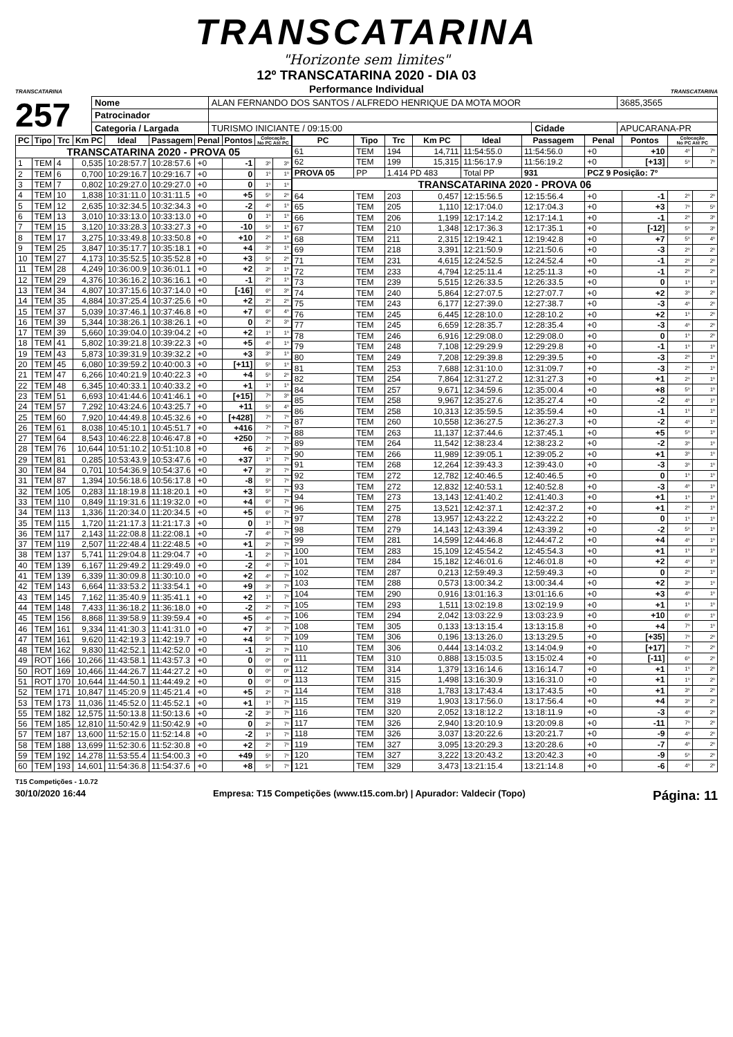TRANSCATARINA
"Horizonte sem limites"
TRANSCATARINA
12º TRANSCATARINA 2020 - DIA 03
Performance Individual
TRANSCATARINA
257
| Nome | ALAN FERNANDO DOS SANTOS / ALFREDO HENRIQUE DA MOTA MOOR | | | | 3685,3565 |
| Patrocinador | | | | | |
| Categoria / Largada | | TURISMO INICIANTE / 09:15:00 | Cidade | APUCARANA-PR | |
| PC | Tipo | Trc | Km PC | Ideal | Passagem | Penal | Pontos | Colocação No PC Até PC | |
| --- | --- | --- | --- | --- | --- | --- | --- | --- | --- |
| TRANSCATARINA 2020 - PROVA 05 | | | | | | | | | |
| 1 | TEM | 4 | 0,535 | 10:28:57.7 | 10:28:57.6 | +0 | -1 | 3º | 3º |
| 2 | TEM | 6 | 0,700 | 10:29:16.7 | 10:29:16.7 | +0 | 0 | 1º | 1º |
| 3 | TEM | 7 | 0,802 | 10:29:27.0 | 10:29:27.0 | +0 | 0 | 1º | 1º |
| 4 | TEM | 10 | 1,838 | 10:31:11.0 | 10:31:11.5 | +0 | +5 | 5º | 2º |
| 5 | TEM | 12 | 2,635 | 10:32:34.5 | 10:32:34.3 | +0 | -2 | 4º | 1º |
| 6 | TEM | 13 | 3,010 | 10:33:13.0 | 10:33:13.0 | +0 | 0 | 1º | 1º |
| 7 | TEM | 15 | 3,120 | 10:33:28.3 | 10:33:27.3 | +0 | -10 | 5º | 1º |
| 8 | TEM | 17 | 3,275 | 10:33:49.8 | 10:33:50.8 | +0 | +10 | 2º | 1º |
| 9 | TEM | 25 | 3,847 | 10:35:17.7 | 10:35:18.1 | +0 | +4 | 3º | 1º |
| 10 | TEM | 27 | 4,173 | 10:35:52.5 | 10:35:52.8 | +0 | +3 | 5º | 2º |
| 11 | TEM | 28 | 4,249 | 10:36:00.9 | 10:36:01.1 | +0 | +2 | 3º | 1º |
| 12 | TEM | 29 | 4,376 | 10:36:16.2 | 10:36:16.1 | +0 | -1 | 2º | 1º |
| 13 | TEM | 34 | 4,807 | 10:37:15.6 | 10:37:14.0 | +0 | [-16] | 6º | 3º |
| 14 | TEM | 35 | 4,884 | 10:37:25.4 | 10:37:25.6 | +0 | +2 | 2º | 2º |
| 15 | TEM | 37 | 5,039 | 10:37:46.1 | 10:37:46.8 | +0 | +7 | 6º | 4º |
| 16 | TEM | 39 | 5,344 | 10:38:26.1 | 10:38:26.1 | +0 | 0 | 2º | 3º |
| 17 | TEM | 39 | 5,660 | 10:39:04.0 | 10:39:04.2 | +0 | +2 | 1º | 1º |
| 18 | TEM | 41 | 5,802 | 10:39:21.8 | 10:39:22.3 | +0 | +5 | 4º | 1º |
| 19 | TEM | 43 | 5,873 | 10:39:31.9 | 10:39:32.2 | +0 | +3 | 3º | 1º |
| 20 | TEM | 45 | 6,080 | 10:39:59.2 | 10:40:00.3 | +0 | [+11] | 5º | 1º |
| 21 | TEM | 47 | 6,266 | 10:40:21.9 | 10:40:22.3 | +0 | +4 | 5º | 2º |
| 22 | TEM | 48 | 6,345 | 10:40:33.1 | 10:40:33.2 | +0 | +1 | 1º | 1º |
| 23 | TEM | 51 | 6,693 | 10:41:44.6 | 10:41:46.1 | +0 | [+15] | 7º | 3º |
| 24 | TEM | 57 | 7,292 | 10:43:24.6 | 10:43:25.7 | +0 | +11 | 5º | 4º |
| 25 | TEM | 60 | 7,920 | 10:44:49.8 | 10:45:32.6 | +0 | [+428] | 7º | 7º |
| 26 | TEM | 61 | 8,038 | 10:45:10.1 | 10:45:51.7 | +0 | +416 | 7º | 7º |
| 27 | TEM | 64 | 8,543 | 10:46:22.8 | 10:46:47.8 | +0 | +250 | 7º | 7º |
| 28 | TEM | 76 | 10,644 | 10:51:10.2 | 10:51:10.8 | +0 | +6 | 2º | 7º |
| 29 | TEM | 81 | 0,285 | 10:53:43.9 | 10:53:47.6 | +0 | +37 | 1º | 7º |
| 30 | TEM | 84 | 0,701 | 10:54:36.9 | 10:54:37.6 | +0 | +7 | 3º | 7º |
| 31 | TEM | 87 | 1,394 | 10:56:18.6 | 10:56:17.8 | +0 | -8 | 5º | 7º |
| 32 | TEM | 105 | 0,283 | 11:18:19.8 | 11:18:20.1 | +0 | +3 | 5º | 7º |
| 33 | TEM | 110 | 0,849 | 11:19:31.6 | 11:19:32.0 | +0 | +4 | 6º | 7º |
| 34 | TEM | 113 | 1,336 | 11:20:34.0 | 11:20:34.5 | +0 | +5 | 6º | 7º |
| 35 | TEM | 115 | 1,720 | 11:21:17.3 | 11:21:17.3 | +0 | 0 | 1º | 7º |
| 36 | TEM | 117 | 2,143 | 11:22:08.8 | 11:22:08.1 | +0 | -7 | 4º | 7º |
| 37 | TEM | 119 | 2,507 | 11:22:48.4 | 11:22:48.5 | +0 | +1 | 2º | 7º |
| 38 | TEM | 137 | 5,741 | 11:29:04.8 | 11:29:04.7 | +0 | -1 | 2º | 7º |
| 40 | TEM | 139 | 6,167 | 11:29:49.2 | 11:29:49.0 | +0 | -2 | 4º | 7º |
| 41 | TEM | 139 | 6,339 | 11:30:09.8 | 11:30:10.0 | +0 | +2 | 4º | 7º |
| 42 | TEM | 143 | 6,664 | 11:33:53.2 | 11:33:54.1 | +0 | +9 | 3º | 7º |
| 43 | TEM | 145 | 7,162 | 11:35:40.9 | 11:35:41.1 | +0 | +2 | 1º | 7º |
| 44 | TEM | 148 | 7,433 | 11:36:18.2 | 11:36:18.0 | +0 | -2 | 2º | 7º |
| 45 | TEM | 156 | 8,868 | 11:39:58.9 | 11:39:59.4 | +0 | +5 | 4º | 7º |
| 46 | TEM | 161 | 9,334 | 11:41:30.3 | 11:41:31.0 | +0 | +7 | 3º | 7º |
| 47 | TEM | 161 | 9,620 | 11:42:19.3 | 11:42:19.7 | +0 | +4 | 5º | 7º |
| 48 | TEM | 162 | 9,830 | 11:42:52.1 | 11:42:52.0 | +0 | -1 | 2º | 7º |
| 49 | ROT | 166 | 10,266 | 11:43:58.1 | 11:43:57.3 | +0 | 0 | 0º | 0º |
| 50 | ROT | 169 | 10,466 | 11:44:26.7 | 11:44:27.2 | +0 | 0 | 0º | 0º |
| 51 | ROT | 170 | 10,644 | 11:44:50.1 | 11:44:49.2 | +0 | 0 | 0º | 0º |
| 52 | TEM | 171 | 10,847 | 11:45:20.9 | 11:45:21.4 | +0 | +5 | 2º | 7º |
| 53 | TEM | 173 | 11,036 | 11:45:52.0 | 11:45:52.1 | +0 | +1 | 1º | 7º |
| 55 | TEM | 182 | 12,575 | 11:50:13.8 | 11:50:13.6 | +0 | -2 | 3º | 7º |
| 56 | TEM | 185 | 12,810 | 11:50:42.9 | 11:50:42.9 | +0 | 0 | 2º | 7º |
| 57 | TEM | 187 | 13,600 | 11:52:15.0 | 11:52:14.8 | +0 | -2 | 1º | 7º |
| 58 | TEM | 188 | 13,699 | 11:52:30.6 | 11:52:30.8 | +0 | +2 | 2º | 7º |
| 59 | TEM | 192 | 14,278 | 11:53:55.4 | 11:54:00.3 | +0 | +49 | 5º | 7º |
| 60 | TEM | 193 | 14,601 | 11:54:36.8 | 11:54:37.6 | +0 | +8 | 5º | 7º |
| PC | Tipo | Trc | Km PC | Ideal | Passagem | Penal | Pontos | Colocação No PC Até PC | |
| --- | --- | --- | --- | --- | --- | --- | --- | --- | --- |
| 61 | TEM | 194 | 14,711 | 11:54:55.0 | 11:54:56.0 | +0 | +10 | 4º | 7º |
| 62 | TEM | 199 | 15,315 | 11:56:17.9 | 11:56:19.2 | +0 | [+13] | 5º | 7º |
| PROVA 05 | PP | 1.414 PD 483 | | Total PP | 931 | PCZ 9 Posição: 7º | | | |
| TRANSCATARINA 2020 - PROVA 06 | | | | | | | | | |
| 64 | TEM | 203 | 0,457 | 12:15:56.5 | 12:15:56.4 | +0 | -1 | 2º | 2º |
| 65 | TEM | 205 | 1,110 | 12:17:04.0 | 12:17:04.3 | +0 | +3 | 7º | 5º |
| 66 | TEM | 206 | 1,199 | 12:17:14.2 | 12:17:14.1 | +0 | -1 | 2º | 3º |
| 67 | TEM | 210 | 1,348 | 12:17:36.3 | 12:17:35.1 | +0 | [-12] | 5º | 3º |
| 68 | TEM | 211 | 2,315 | 12:19:42.1 | 12:19:42.8 | +0 | +7 | 5º | 4º |
| 69 | TEM | 218 | 3,391 | 12:21:50.9 | 12:21:50.6 | +0 | -3 | 2º | 2º |
| 71 | TEM | 231 | 4,615 | 12:24:52.5 | 12:24:52.4 | +0 | -1 | 2º | 2º |
| 72 | TEM | 233 | 4,794 | 12:25:11.4 | 12:25:11.3 | +0 | -1 | 2º | 2º |
| 73 | TEM | 239 | 5,515 | 12:26:33.5 | 12:26:33.5 | +0 | 0 | 1º | 1º |
| 74 | TEM | 240 | 5,864 | 12:27:07.5 | 12:27:07.7 | +0 | +2 | 3º | 2º |
| 75 | TEM | 243 | 6,177 | 12:27:39.0 | 12:27:38.7 | +0 | -3 | 4º | 2º |
| 76 | TEM | 245 | 6,445 | 12:28:10.0 | 12:28:10.2 | +0 | +2 | 1º | 2º |
| 77 | TEM | 245 | 6,659 | 12:28:35.7 | 12:28:35.4 | +0 | -3 | 4º | 2º |
| 78 | TEM | 246 | 6,916 | 12:29:08.0 | 12:29:08.0 | +0 | 0 | 1º | 2º |
| 79 | TEM | 248 | 7,108 | 12:29:29.9 | 12:29:29.8 | +0 | -1 | 1º | 1º |
| 80 | TEM | 249 | 7,208 | 12:29:39.8 | 12:29:39.5 | +0 | -3 | 2º | 1º |
| 81 | TEM | 253 | 7,688 | 12:31:10.0 | 12:31:09.7 | +0 | -3 | 2º | 1º |
| 82 | TEM | 254 | 7,864 | 12:31:27.2 | 12:31:27.3 | +0 | +1 | 2º | 1º |
| 84 | TEM | 257 | 9,671 | 12:34:59.6 | 12:35:00.4 | +0 | +8 | 5º | 1º |
| 85 | TEM | 258 | 9,967 | 12:35:27.6 | 12:35:27.4 | +0 | -2 | 4º | 1º |
| 86 | TEM | 258 | 10,313 | 12:35:59.5 | 12:35:59.4 | +0 | -1 | 1º | 1º |
| 87 | TEM | 260 | 10,558 | 12:36:27.5 | 12:36:27.3 | +0 | -2 | 4º | 1º |
| 88 | TEM | 263 | 11,137 | 12:37:44.6 | 12:37:45.1 | +0 | +5 | 5º | 1º |
| 89 | TEM | 264 | 11,542 | 12:38:23.4 | 12:38:23.2 | +0 | -2 | 3º | 1º |
| 90 | TEM | 266 | 11,989 | 12:39:05.1 | 12:39:05.2 | +0 | +1 | 3º | 1º |
| 91 | TEM | 268 | 12,264 | 12:39:43.3 | 12:39:43.0 | +0 | -3 | 3º | 1º |
| 92 | TEM | 272 | 12,782 | 12:40:46.5 | 12:40:46.5 | +0 | 0 | 1º | 1º |
| 93 | TEM | 272 | 12,832 | 12:40:53.1 | 12:40:52.8 | +0 | -3 | 4º | 1º |
| 94 | TEM | 273 | 13,143 | 12:41:40.2 | 12:41:40.3 | +0 | +1 | 1º | 1º |
| 96 | TEM | 275 | 13,521 | 12:42:37.1 | 12:42:37.2 | +0 | +1 | 2º | 1º |
| 97 | TEM | 278 | 13,957 | 12:43:22.2 | 12:43:22.2 | +0 | 0 | 1º | 1º |
| 98 | TEM | 279 | 14,143 | 12:43:39.4 | 12:43:39.2 | +0 | -2 | 5º | 1º |
| 99 | TEM | 281 | 14,599 | 12:44:46.8 | 12:44:47.2 | +0 | +4 | 4º | 1º |
| 100 | TEM | 283 | 15,109 | 12:45:54.2 | 12:45:54.3 | +0 | +1 | 1º | 1º |
| 101 | TEM | 284 | 15,182 | 12:46:01.6 | 12:46:01.8 | +0 | +2 | 4º | 1º |
| 102 | TEM | 287 | 0,213 | 12:59:49.3 | 12:59:49.3 | +0 | 0 | 2º | 1º |
| 103 | TEM | 288 | 0,573 | 13:00:34.2 | 13:00:34.4 | +0 | +2 | 3º | 1º |
| 104 | TEM | 290 | 0,916 | 13:01:16.3 | 13:01:16.6 | +0 | +3 | 4º | 1º |
| 105 | TEM | 293 | 1,511 | 13:02:19.8 | 13:02:19.9 | +0 | +1 | 1º | 1º |
| 106 | TEM | 294 | 2,042 | 13:03:22.9 | 13:03:23.9 | +0 | +10 | 6º | 1º |
| 108 | TEM | 305 | 0,133 | 13:13:15.4 | 13:13:15.8 | +0 | +4 | 7º | 1º |
| 109 | TEM | 306 | 0,196 | 13:13:26.0 | 13:13:29.5 | +0 | [+35] | 7º | 2º |
| 110 | TEM | 306 | 0,444 | 13:14:03.2 | 13:14:04.9 | +0 | [+17] | 7º | 2º |
| 111 | TEM | 310 | 0,888 | 13:15:03.5 | 13:15:02.4 | +0 | [-11] | 6º | 2º |
| 112 | TEM | 314 | 1,379 | 13:16:14.6 | 13:16:14.7 | +0 | +1 | 1º | 2º |
| 113 | TEM | 315 | 1,498 | 13:16:30.9 | 13:16:31.0 | +0 | +1 | 1º | 2º |
| 114 | TEM | 318 | 1,783 | 13:17:43.4 | 13:17:43.5 | +0 | +1 | 3º | 2º |
| 115 | TEM | 319 | 1,903 | 13:17:56.0 | 13:17:56.4 | +0 | +4 | 3º | 2º |
| 116 | TEM | 320 | 2,052 | 13:18:12.2 | 13:18:11.9 | +0 | -3 | 4º | 2º |
| 117 | TEM | 326 | 2,940 | 13:20:10.9 | 13:20:09.8 | +0 | -11 | 7º | 2º |
| 118 | TEM | 326 | 3,037 | 13:20:22.6 | 13:20:21.7 | +0 | -9 | 4º | 2º |
| 119 | TEM | 327 | 3,095 | 13:20:29.3 | 13:20:28.6 | +0 | -7 | 4º | 2º |
| 120 | TEM | 327 | 3,222 | 13:20:43.2 | 13:20:42.3 | +0 | -9 | 5º | 2º |
| 121 | TEM | 329 | 3,473 | 13:21:15.4 | 13:21:14.8 | +0 | -6 | 4º | 2º |
T15 Competições - 1.0.72
30/10/2020 16:44 Empresa: T15 Competições (www.t15.com.br) | Apurador: Valdecir (Topo) Página: 11